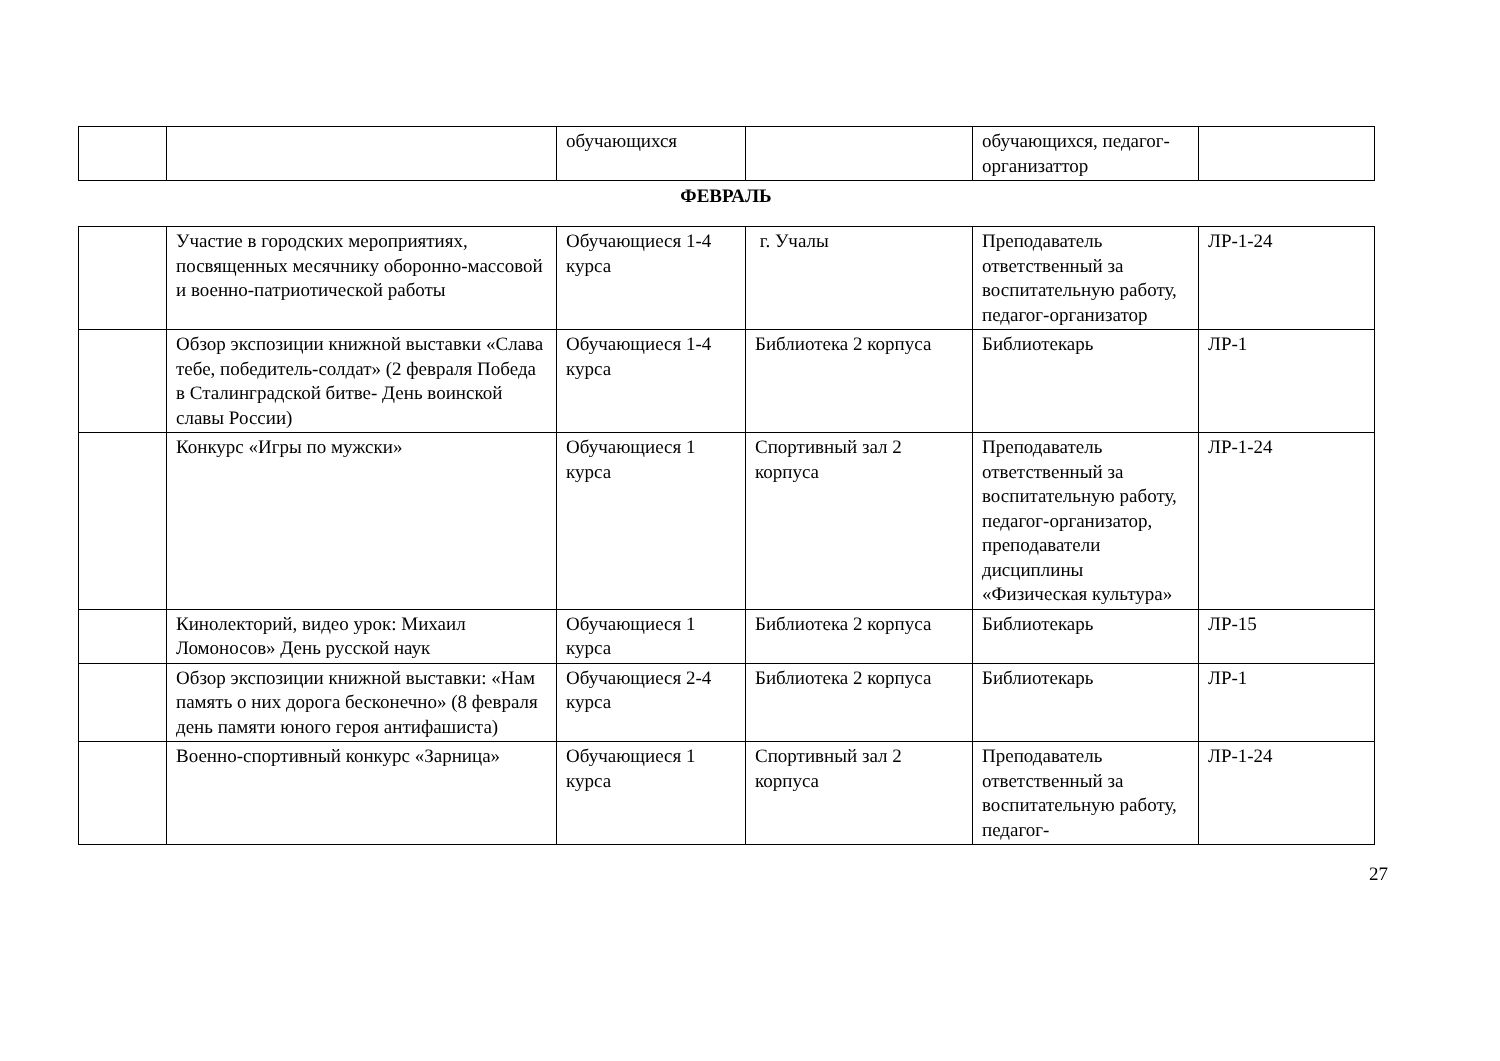| | | обучающихся | | обучающихся, педагог-организаттор | |
ФЕВРАЛЬ
| | Участие в городских мероприятиях, посвященных месячнику оборонно-массовой и военно-патриотической работы | Обучающиеся 1-4 курса | г. Учалы | Преподаватель ответственный за воспитательную работу, педагог-организатор | ЛР-1-24 |
| | Обзор экспозиции книжной выставки «Слава тебе, победитель-солдат» (2 февраля Победа в Сталинградской битве- День воинской славы России) | Обучающиеся 1-4 курса | Библиотека 2 корпуса | Библиотекарь | ЛР-1 |
| | Конкурс «Игры по мужски» | Обучающиеся 1 курса | Спортивный зал 2 корпуса | Преподаватель ответственный за воспитательную работу, педагог-организатор, преподаватели дисциплины «Физическая культура» | ЛР-1-24 |
| | Кинолекторий, видео урок: Михаил Ломоносов» День русской наук | Обучающиеся 1 курса | Библиотека 2 корпуса | Библиотекарь | ЛР-15 |
| | Обзор экспозиции книжной выставки: «Нам память о них дорога бесконечно» (8 февраля день памяти юного героя антифашиста) | Обучающиеся 2-4 курса | Библиотека 2 корпуса | Библиотекарь | ЛР-1 |
| | Военно-спортивный конкурс «Зарница» | Обучающиеся 1 курса | Спортивный зал 2 корпуса | Преподаватель ответственный за воспитательную работу, педагог- | ЛР-1-24 |
27